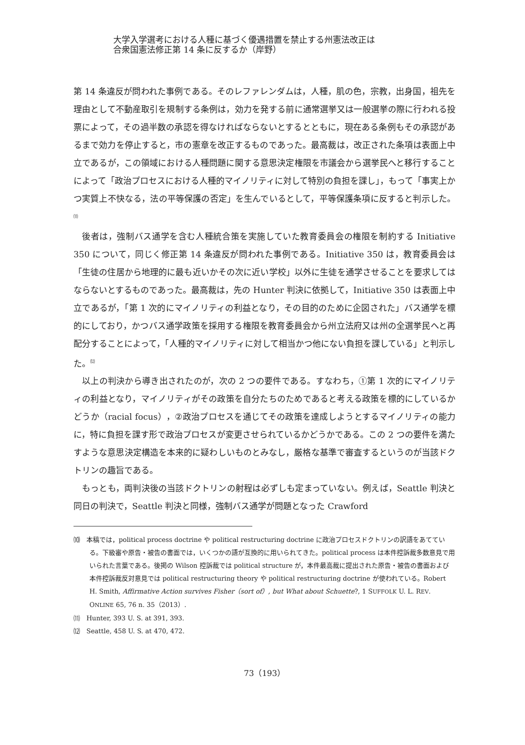大学入学選考における人種に基づく優遇措置を禁止する州憲法改正は
合衆国憲法修正第 14 条に反するか（岸野）
第 14 条違反が問われた事例である。そのレファレンダムは，人種，肌の色，宗教，出身国，祖先を理由として不動産取引を規制する条例は，効力を発する前に通常選挙又は一般選挙の際に行われる投票によって，その過半数の承認を得なければならないとするとともに，現在ある条例もその承認があるまで効力を停止すると，市の憲章を改正するものであった。最高裁は，改正された条項は表面上中立であるが，この領域における人種問題に関する意思決定権限を市議会から選挙民へと移行することによって「政治プロセスにおける人種的マイノリティに対して特別の負担を課し」，もって「事実上かつ実質上不快なる，法の平等保護の否定」を生んでいるとして，平等保護条項に反すると判示した。<sup>⑾</sup>
後者は，強制バス通学を含む人種統合策を実施していた教育委員会の権限を制約する Initiative 350 について，同じく修正第 14 条違反が問われた事例である。Initiative 350 は，教育委員会は「生徒の住居から地理的に最も近いかその次に近い学校」以外に生徒を通学させることを要求してはならないとするものであった。最高裁は，先の Hunter 判決に依拠して，Initiative 350 は表面上中立であるが，「第 1 次的にマイノリティの利益となり，その目的のために企図された」バス通学を標的にしており，かつバス通学政策を採用する権限を教育委員会から州立法府又は州の全選挙民へと再配分することによって，「人種的マイノリティに対して相当かつ他にない負担を課している」と判示した。<sup>⑿</sup>
以上の判決から導き出されたのが，次の 2 つの要件である。すなわち，①第 1 次的にマイノリティの利益となり，マイノリティがその政策を自分たちのためであると考える政策を標的にしているかどうか（racial focus），②政治プロセスを通じてその政策を達成しようとするマイノリティの能力に，特に負担を課す形で政治プロセスが変更させられているかどうかである。この 2 つの要件を満たすような意思決定構造を本来的に疑わしいものとみなし，厳格な基準で審査するというのが当該ドクトリンの趣旨である。
もっとも，両判決後の当該ドクトリンの射程は必ずしも定まっていない。例えば，Seattle 判決と同日の判決で，Seattle 判決と同様，強制バス通学が問題となった Crawford
⑽　本稿では，political process doctrine や political restructuring doctrine に政治プロセスドクトリンの訳語をあてている。下級審や原告・被告の書面では，いくつかの語が互換的に用いられてきた。political process は本件控訴裁多数意見で用いられた言葉である。後掲の Wilson 控訴裁では political structure が，本件最高裁に提出された原告・被告の書面および本件控訴裁反対意見では political restructuring theory や political restructuring doctrine が使われている。Robert H. Smith, Affirmative Action survives Fisher（sort of）, but What about Schuette?, 1 SUFFOLK U. L. REV. ONLINE 65, 76 n. 35（2013）.
⑾　Hunter, 393 U. S. at 391, 393.
⑿　Seattle, 458 U. S. at 470, 472.
73（193）